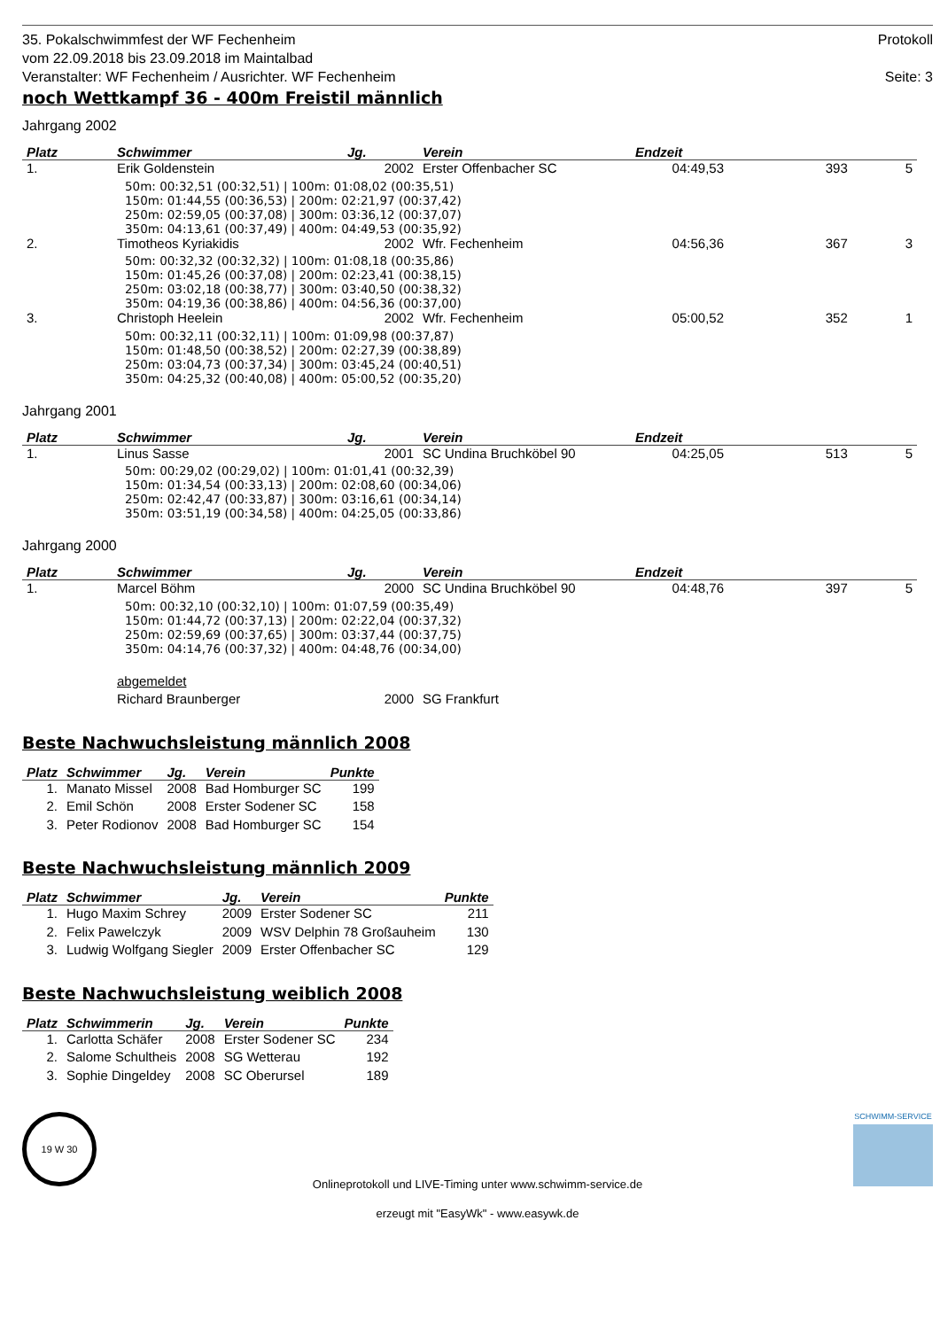35. Pokalschwimmfest der WF Fechenheim
vom 22.09.2018 bis 23.09.2018 im Maintalbad
Veranstalter: WF Fechenheim / Ausrichter. WF Fechenheim
Protokoll
Seite: 3
noch Wettkampf 36 - 400m Freistil männlich
Jahrgang 2002
| Platz | Schwimmer | Jg. | Verein | Endzeit | | |
| --- | --- | --- | --- | --- | --- | --- |
| 1. | Erik Goldenstein | 2002 | Erster Offenbacher SC | 04:49,53 | 393 | 5 |
| | 50m: 00:32,51 (00:32,51) / 100m: 01:08,02 (00:35,51) 150m: 01:44,55 (00:36,53) / 200m: 02:21,97 (00:37,42) 250m: 02:59,05 (00:37,08) / 300m: 03:36,12 (00:37,07) 350m: 04:13,61 (00:37,49) / 400m: 04:49,53 (00:35,92) | | | | | |
| 2. | Timotheos Kyriakidis | 2002 | Wfr. Fechenheim | 04:56,36 | 367 | 3 |
| | 50m: 00:32,32 (00:32,32) / 100m: 01:08,18 (00:35,86) 150m: 01:45,26 (00:37,08) / 200m: 02:23,41 (00:38,15) 250m: 03:02,18 (00:38,77) / 300m: 03:40,50 (00:38,32) 350m: 04:19,36 (00:38,86) / 400m: 04:56,36 (00:37,00) | | | | | |
| 3. | Christoph Heelein | 2002 | Wfr. Fechenheim | 05:00,52 | 352 | 1 |
| | 50m: 00:32,11 (00:32,11) / 100m: 01:09,98 (00:37,87) 150m: 01:48,50 (00:38,52) / 200m: 02:27,39 (00:38,89) 250m: 03:04,73 (00:37,34) / 300m: 03:45,24 (00:40,51) 350m: 04:25,32 (00:40,08) / 400m: 05:00,52 (00:35,20) | | | | | |
Jahrgang 2001
| Platz | Schwimmer | Jg. | Verein | Endzeit | | |
| --- | --- | --- | --- | --- | --- | --- |
| 1. | Linus Sasse | 2001 | SC Undina Bruchköbel 90 | 04:25,05 | 513 | 5 |
| | 50m: 00:29,02 (00:29,02) / 100m: 01:01,41 (00:32,39) 150m: 01:34,54 (00:33,13) / 200m: 02:08,60 (00:34,06) 250m: 02:42,47 (00:33,87) / 300m: 03:16,61 (00:34,14) 350m: 03:51,19 (00:34,58) / 400m: 04:25,05 (00:33,86) | | | | | |
Jahrgang 2000
| Platz | Schwimmer | Jg. | Verein | Endzeit | | |
| --- | --- | --- | --- | --- | --- | --- |
| 1. | Marcel Böhm | 2000 | SC Undina Bruchköbel 90 | 04:48,76 | 397 | 5 |
| | 50m: 00:32,10 (00:32,10) / 100m: 01:07,59 (00:35,49) 150m: 01:44,72 (00:37,13) / 200m: 02:22,04 (00:37,32) 250m: 02:59,69 (00:37,65) / 300m: 03:37,44 (00:37,75) 350m: 04:14,76 (00:37,32) / 400m: 04:48,76 (00:34,00) | | | | | |
| | abgemeldet | | | | | |
| | Richard Braunberger | 2000 | SG Frankfurt | | | |
Beste Nachwuchsleistung männlich 2008
| Platz | Schwimmer | Jg. | Verein | Punkte |
| --- | --- | --- | --- | --- |
| 1. | Manato Missel | 2008 | Bad Homburger SC | 199 |
| 2. | Emil Schön | 2008 | Erster Sodener SC | 158 |
| 3. | Peter Rodionov | 2008 | Bad Homburger SC | 154 |
Beste Nachwuchsleistung männlich 2009
| Platz | Schwimmer | Jg. | Verein | Punkte |
| --- | --- | --- | --- | --- |
| 1. | Hugo Maxim Schrey | 2009 | Erster Sodener SC | 211 |
| 2. | Felix Pawelczyk | 2009 | WSV Delphin 78 Großauheim | 130 |
| 3. | Ludwig Wolfgang Siegler | 2009 | Erster Offenbacher SC | 129 |
Beste Nachwuchsleistung weiblich 2008
| Platz | Schwimmerin | Jg. | Verein | Punkte |
| --- | --- | --- | --- | --- |
| 1. | Carlotta Schäfer | 2008 | Erster Sodener SC | 234 |
| 2. | Salome Schultheis | 2008 | SG Wetterau | 192 |
| 3. | Sophie Dingeldey | 2008 | SC Oberursel | 189 |
19 W 30
SCHWIMM-SERVICE
Onlineprotokoll und LIVE-Timing unter www.schwimm-service.de
erzeugt mit "EasyWk" - www.easywk.de